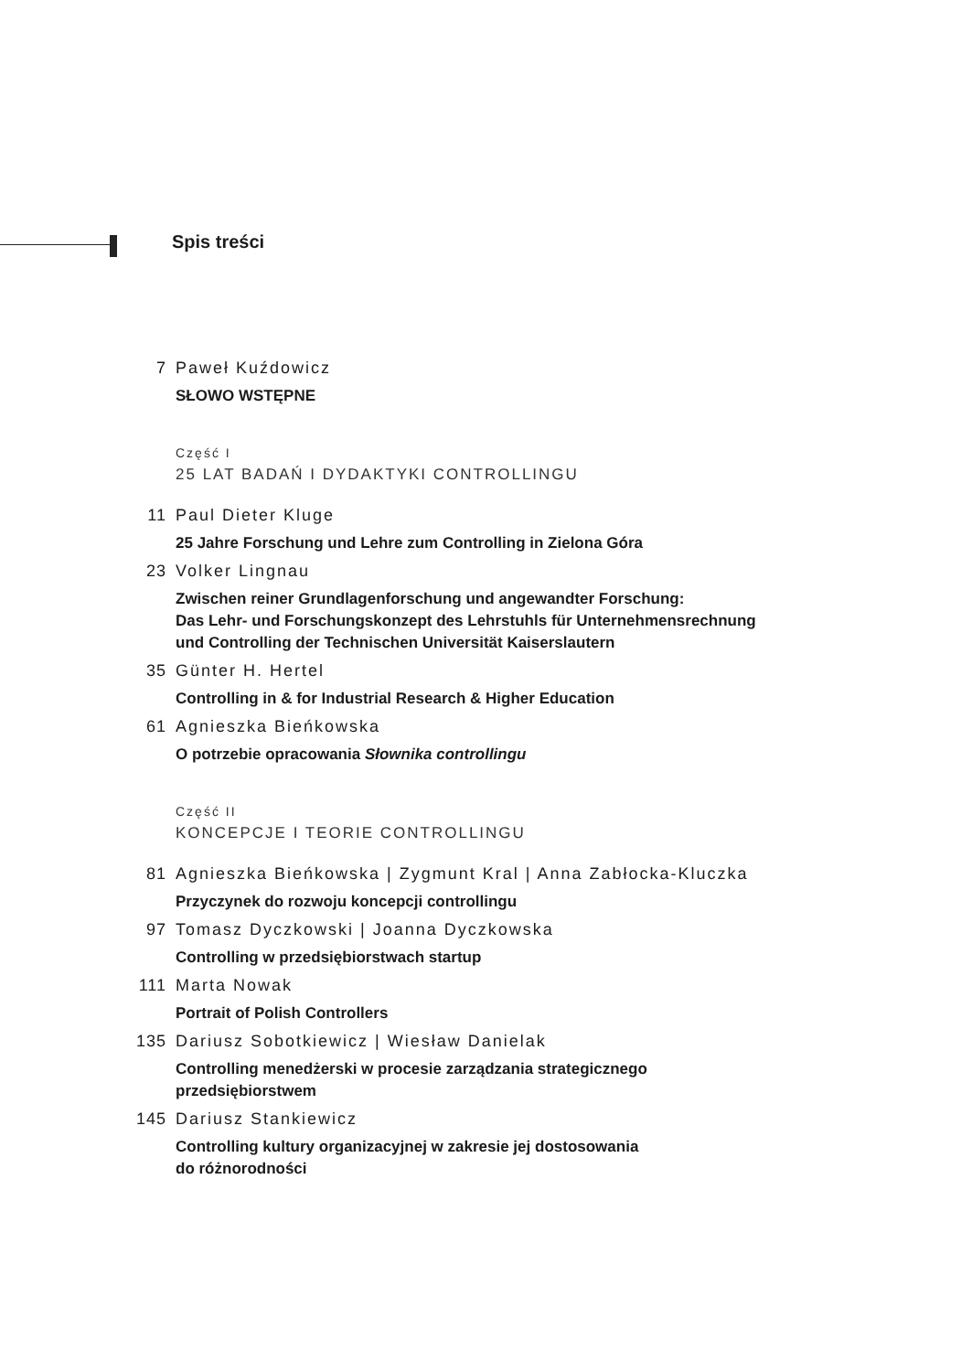Spis treści
7 Paweł Kuźdowicz
SŁOWO WSTĘPNE
Część I
25 LAT BADAŃ I DYDAKTYKI CONTROLLINGU
11 Paul Dieter Kluge
25 Jahre Forschung und Lehre zum Controlling in Zielona Góra
23 Volker Lingnau
Zwischen reiner Grundlagenforschung und angewandter Forschung:
Das Lehr- und Forschungskonzept des Lehrstuhls für Unternehmensrechnung
und Controlling der Technischen Universität Kaiserslautern
35 Günter H. Hertel
Controlling in & for Industrial Research & Higher Education
61 Agnieszka Bieńkowska
O potrzebie opracowania Słownika controllingu
Część II
KONCEPCJE I TEORIE CONTROLLINGU
81 Agnieszka Bieńkowska | Zygmunt Kral | Anna Zabłocka-Kluczka
Przyczynek do rozwoju koncepcji controllingu
97 Tomasz Dyczkowski | Joanna Dyczkowska
Controlling w przedsiębiorstwach startup
111 Marta Nowak
Portrait of Polish Controllers
135 Dariusz Sobotkiewicz | Wiesław Danielak
Controlling menedżerski w procesie zarządzania strategicznego
przedsiębiorstwem
145 Dariusz Stankiewicz
Controlling kultury organizacyjnej w zakresie jej dostosowania
do różnorodności